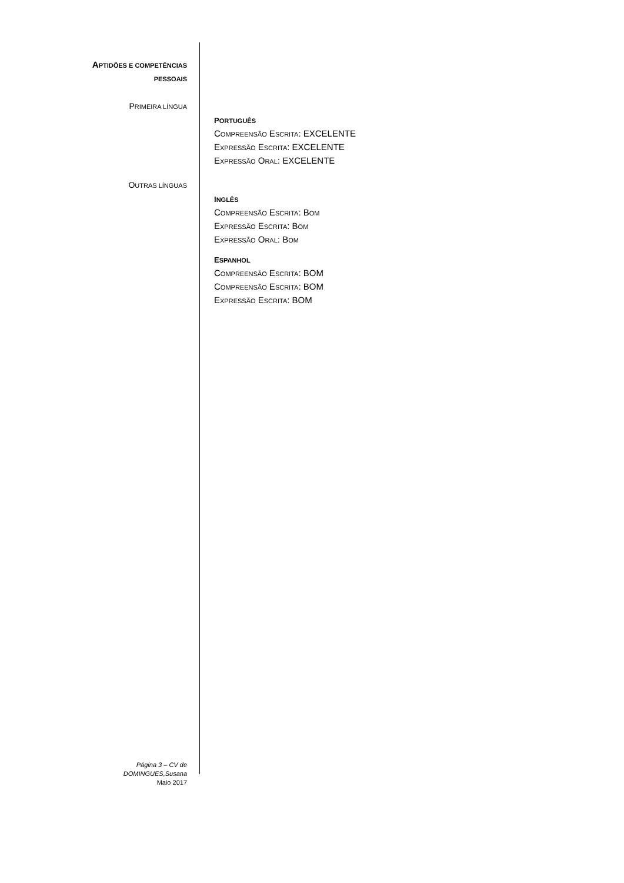APTIDÕES E COMPETÊNCIAS
PESSOAIS
PRIMEIRA LÍNGUA
OUTRAS LÍNGUAS
PORTUGUÊS
COMPREENSÃO ESCRITA: EXCELENTE
EXPRESSÃO ESCRITA: EXCELENTE
EXPRESSÃO ORAL: EXCELENTE
INGLÊS
COMPREENSÃO ESCRITA: BOM
EXPRESSÃO ESCRITA: BOM
EXPRESSÃO ORAL: BOM
ESPANHOL
COMPREENSÃO ESCRITA: BOM
COMPREENSÃO ESCRITA: BOM
EXPRESSÃO ESCRITA: BOM
Página 3 – CV de
DOMINGUES,Susana
Maio 2017